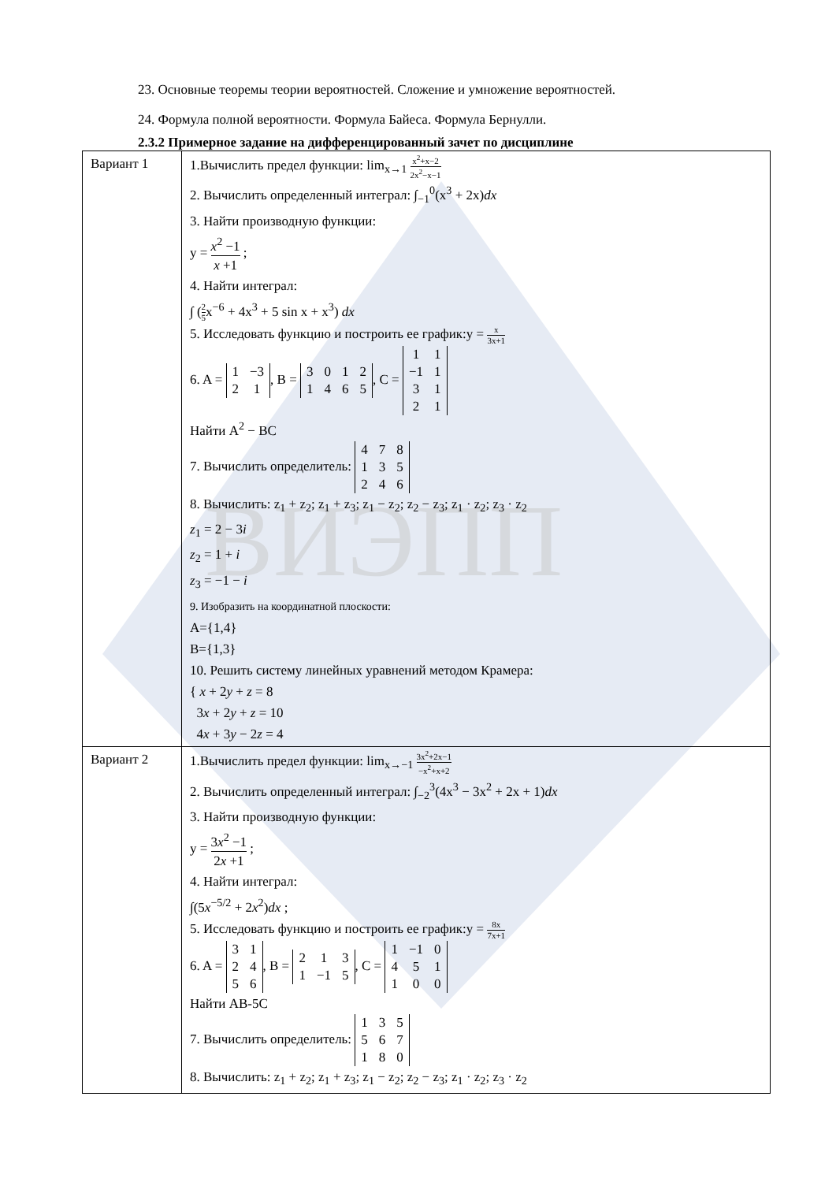ВИЭПП
23. Основные теоремы теории вероятностей. Сложение и умножение вероятностей.
24. Формула полной вероятности. Формула Байеса. Формула Бернулли.
2.3.2 Примерное задание на дифференцированный зачет по дисциплине
| Вариант 1 | 1.Вычислить предел функции: lim<sub>x→1</sub> x<sup>2</sup>+x−2 2x<sup>2</sup>−x−1 2. Вычислить определенный интеграл: ∫<sub>−1</sub><sup>0</sup>(x<sup>3</sup> + 2x) dx 3. Найти производную функции: y = x<sup>2</sup> −1 x +1 ; 4. Найти интеграл: ∫ ( 2 5 x<sup>−6</sup> + 4x<sup>3</sup> + 5 sin x + x<sup>3</sup>) dx 5. Исследовать функцию и построить ее график:y = x 3x+1 6. A = 1 −3 2 1 , B = 3 0 1 2 1 4 6 5 , C = 1 1 −1 1 3 1 2 1 Найти A<sup>2</sup> − BC 7. Вычислить определитель: 4 7 8 1 3 5 2 4 6 8. Вычислить: z<sub>1</sub> + z<sub>2</sub>; z<sub>1</sub> + z<sub>3</sub>; z<sub>1</sub> − z<sub>2</sub>; z<sub>2</sub> − z<sub>3</sub>; z<sub>1</sub> · z<sub>2</sub>; z<sub>3</sub> · z<sub>2</sub> z<sub>1</sub> = 2 − 3 i z<sub>2</sub> = 1 + i z<sub>3</sub> = −1 − i 9. Изобразить на координатной плоскости: A={1,4} B={1,3} 10. Решить систему линейных уравнений методом Крамера: { x + 2 y + z = 8 3 x + 2 y + z = 10 4 x + 3 y − 2 z = 4 |
| Вариант 2 | 1.Вычислить предел функции: lim<sub>x→−1</sub> 3x<sup>2</sup>+2x−1 −x<sup>2</sup>+x+2 2. Вычислить определенный интеграл: ∫<sub>−2</sub><sup>3</sup>(4x<sup>3</sup> − 3x<sup>2</sup> + 2x + 1) dx 3. Найти производную функции: y = 3 x<sup>2</sup> −1 2 x +1 ; 4. Найти интеграл: ∫(5 x<sup>−5/2</sup> + 2 x<sup>2</sup>) dx ; 5. Исследовать функцию и построить ее график:y = 8x 7x+1 6. A = 3 1 2 4 5 6 , B = 2 1 3 1 −1 5 , C = 1 −1 0 4 5 1 1 0 0 Найти AB-5C 7. Вычислить определитель: 1 3 5 5 6 7 1 8 0 8. Вычислить: z<sub>1</sub> + z<sub>2</sub>; z<sub>1</sub> + z<sub>3</sub>; z<sub>1</sub> − z<sub>2</sub>; z<sub>2</sub> − z<sub>3</sub>; z<sub>1</sub> · z<sub>2</sub>; z<sub>3</sub> · z<sub>2</sub> |